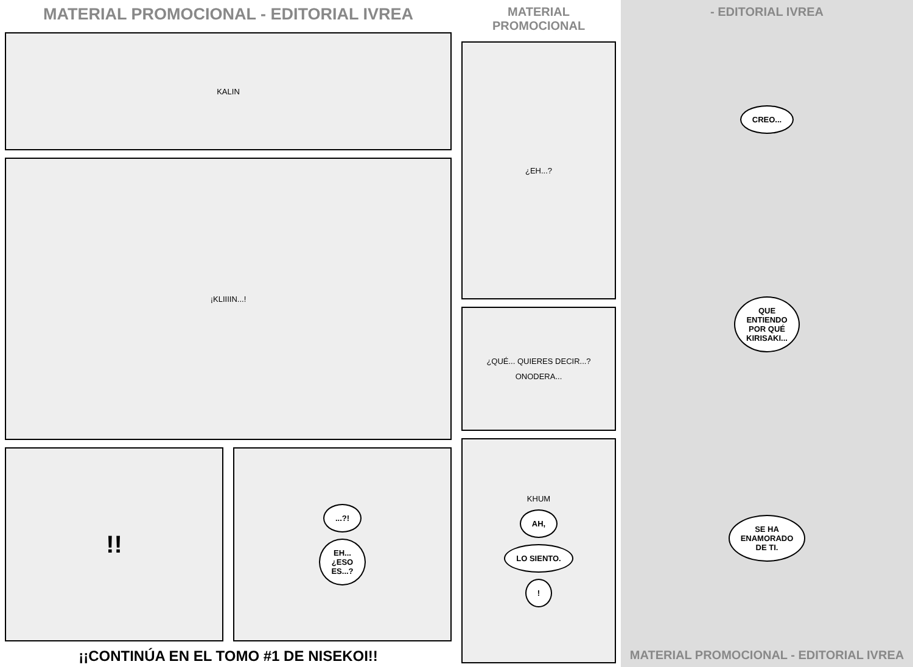MATERIAL PROMOCIONAL - EDITORIAL IVREA
KALIN
¡KLIIIIN...!
!!
...?!
EH...
¿ESO
ES...?
¡¡CONTINÚA EN EL TOMO #1 DE NISEKOI!!
MATERIAL PROMOCIONAL
¿EH...?
¿QUÉ... QUIERES DECIR...?
ONODERA...
KHUM
AH,
LO SIENTO.
!
- EDITORIAL IVREA
CREO...
QUE
ENTIENDO
POR QUÉ
KIRISAKI...
SE HA
ENAMORADO
DE TI.
MATERIAL PROMOCIONAL - EDITORIAL IVREA